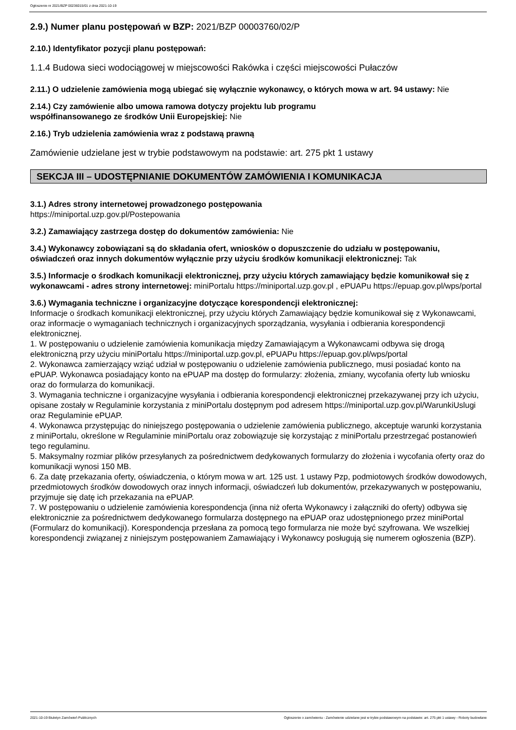Ogłoszenie nr 2021/BZP 00236015/01 z dnia 2021-10-19
2.9.) Numer planu postępowań w BZP: 2021/BZP 00003760/02/P
2.10.) Identyfikator pozycji planu postępowań:
1.1.4 Budowa sieci wodociągowej w miejscowości Rakówka i części miejscowości Pułaczów
2.11.) O udzielenie zamówienia mogą ubiegać się wyłącznie wykonawcy, o których mowa w art. 94 ustawy: Nie
2.14.) Czy zamówienie albo umowa ramowa dotyczy projektu lub programu
współfinansowanego ze środków Unii Europejskiej: Nie
2.16.) Tryb udzielenia zamówienia wraz z podstawą prawną
Zamówienie udzielane jest w trybie podstawowym na podstawie: art. 275 pkt 1 ustawy
SEKCJA III – UDOSTĘPNIANIE DOKUMENTÓW ZAMÓWIENIA I KOMUNIKACJA
3.1.) Adres strony internetowej prowadzonego postępowania
https://miniportal.uzp.gov.pl/Postepowania
3.2.) Zamawiający zastrzega dostęp do dokumentów zamówienia: Nie
3.4.) Wykonawcy zobowiązani są do składania ofert, wniosków o dopuszczenie do udziału w postępowaniu, oświadczeń oraz innych dokumentów wyłącznie przy użyciu środków komunikacji elektronicznej: Tak
3.5.) Informacje o środkach komunikacji elektronicznej, przy użyciu których zamawiający będzie komunikował się z wykonawcami - adres strony internetowej: miniPortalu https://miniportal.uzp.gov.pl , ePUAPu https://epuap.gov.pl/wps/portal
3.6.) Wymagania techniczne i organizacyjne dotyczące korespondencji elektronicznej:
Informacje o środkach komunikacji elektronicznej, przy użyciu których Zamawiający będzie komunikował się z Wykonawcami, oraz informacje o wymaganiach technicznych i organizacyjnych sporządzania, wysyłania i odbierania korespondencji elektronicznej.
1. W postępowaniu o udzielenie zamówienia komunikacja między Zamawiającym a Wykonawcami odbywa się drogą elektroniczną przy użyciu miniPortalu https://miniportal.uzp.gov.pl, ePUAPu https://epuap.gov.pl/wps/portal
2. Wykonawca zamierzający wziąć udział w postępowaniu o udzielenie zamówienia publicznego, musi posiadać konto na ePUAP. Wykonawca posiadający konto na ePUAP ma dostęp do formularzy: złożenia, zmiany, wycofania oferty lub wniosku oraz do formularza do komunikacji.
3. Wymagania techniczne i organizacyjne wysyłania i odbierania korespondencji elektronicznej przekazywanej przy ich użyciu, opisane zostały w Regulaminie korzystania z miniPortalu dostępnym pod adresem https://miniportal.uzp.gov.pl/WarunkiUslugi oraz Regulaminie ePUAP.
4. Wykonawca przystępując do niniejszego postępowania o udzielenie zamówienia publicznego, akceptuje warunki korzystania z miniPortalu, określone w Regulaminie miniPortalu oraz zobowiązuje się korzystając z miniPortalu przestrzegać postanowień tego regulaminu.
5. Maksymalny rozmiar plików przesyłanych za pośrednictwem dedykowanych formularzy do złożenia i wycofania oferty oraz do komunikacji wynosi 150 MB.
6. Za datę przekazania oferty, oświadczenia, o którym mowa w art. 125 ust. 1 ustawy Pzp, podmiotowych środków dowodowych, przedmiotowych środków dowodowych oraz innych informacji, oświadczeń lub dokumentów, przekazywanych w postępowaniu, przyjmuje się datę ich przekazania na ePUAP.
7. W postępowaniu o udzielenie zamówienia korespondencja (inna niż oferta Wykonawcy i załączniki do oferty) odbywa się elektronicznie za pośrednictwem dedykowanego formularza dostępnego na ePUAP oraz udostępnionego przez miniPortal (Formularz do komunikacji). Korespondencja przesłana za pomocą tego formularza nie może być szyfrowana. We wszelkiej korespondencji związanej z niniejszym postępowaniem Zamawiający i Wykonawcy posługują się numerem ogłoszenia (BZP).
2021-10-19 Biuletyn Zamówień Publicznych Ogłoszenie o zamówieniu - Zamówienie udzielane jest w trybie podstawowym na podstawie: art. 275 pkt 1 ustawy - Roboty budowlane